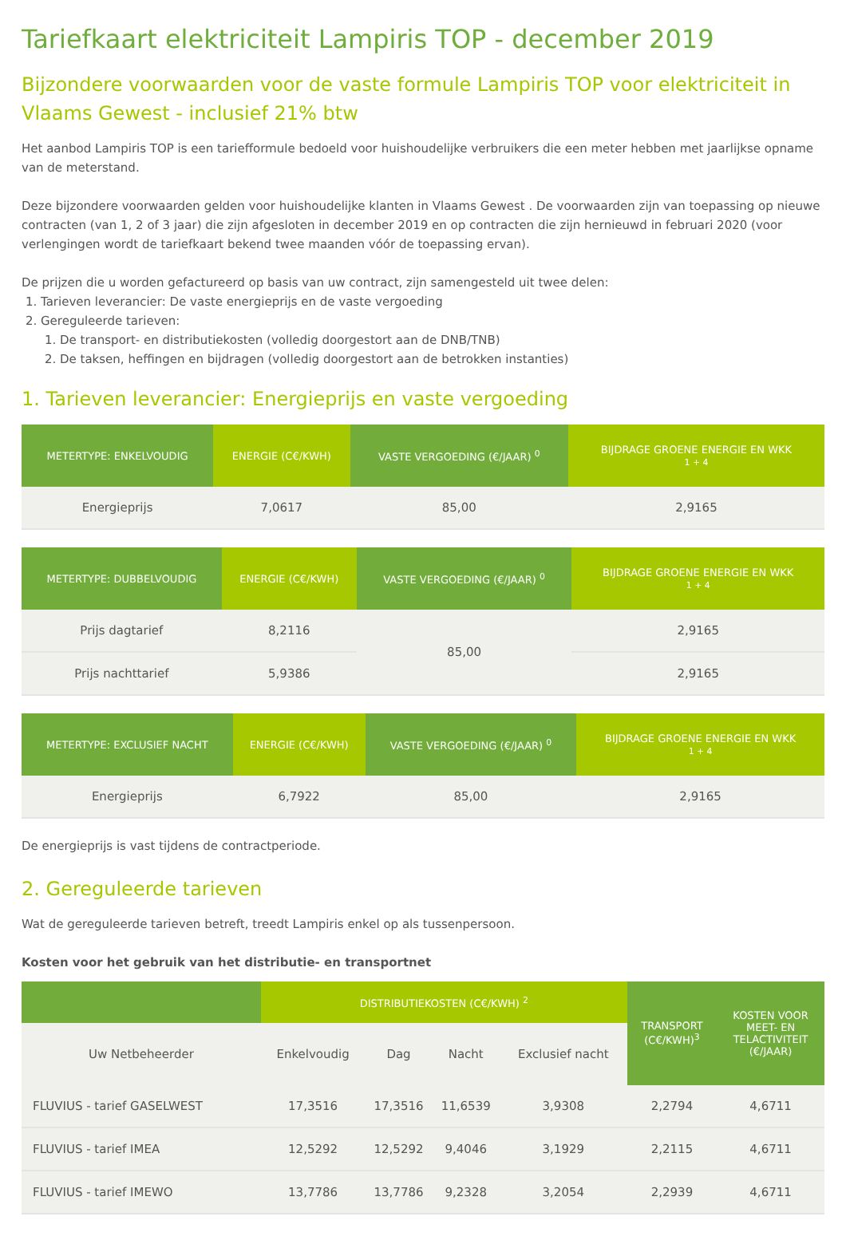Tariefkaart elektriciteit Lampiris TOP - december 2019
Bijzondere voorwaarden voor de vaste formule Lampiris TOP voor elektriciteit in Vlaams Gewest - inclusief 21% btw
Het aanbod Lampiris TOP is een tariefformule bedoeld voor huishoudelijke verbruikers die een meter hebben met jaarlijkse opname van de meterstand.
Deze bijzondere voorwaarden gelden voor huishoudelijke klanten in Vlaams Gewest . De voorwaarden zijn van toepassing op nieuwe contracten (van 1, 2 of 3 jaar) die zijn afgesloten in december 2019 en op contracten die zijn hernieuwd in februari 2020 (voor verlengingen wordt de tariefkaart bekend twee maanden vóór de toepassing ervan).
De prijzen die u worden gefactureerd op basis van uw contract, zijn samengesteld uit twee delen:
1. Tarieven leverancier: De vaste energieprijs en de vaste vergoeding
2. Gereguleerde tarieven:
1. De transport- en distributiekosten (volledig doorgestort aan de DNB/TNB)
2. De taksen, heffingen en bijdragen (volledig doorgestort aan de betrokken instanties)
1. Tarieven leverancier: Energieprijs en vaste vergoeding
| METERTYPE: ENKELVOUDIG | ENERGIE (C€/KWH) | VASTE VERGOEDING (€/JAAR) <sup>0</sup> | BIJDRAGE GROENE ENERGIE EN WKK 1 + 4 |
| --- | --- | --- | --- |
| Energieprijs | 7,0617 | 85,00 | 2,9165 |
| METERTYPE: DUBBELVOUDIG | ENERGIE (C€/KWH) | VASTE VERGOEDING (€/JAAR) <sup>0</sup> | BIJDRAGE GROENE ENERGIE EN WKK 1 + 4 |
| --- | --- | --- | --- |
| Prijs dagtarief | 8,2116 | 85,00 | 2,9165 |
| Prijs nachttarief | 5,9386 | | 2,9165 |
| METERTYPE: EXCLUSIEF NACHT | ENERGIE (C€/KWH) | VASTE VERGOEDING (€/JAAR) <sup>0</sup> | BIJDRAGE GROENE ENERGIE EN WKK 1 + 4 |
| --- | --- | --- | --- |
| Energieprijs | 6,7922 | 85,00 | 2,9165 |
De energieprijs is vast tijdens de contractperiode.
2. Gereguleerde tarieven
Wat de gereguleerde tarieven betreft, treedt Lampiris enkel op als tussenpersoon.
Kosten voor het gebruik van het distributie- en transportnet
| | DISTRIBUTIEKOSTEN (C€/KWH) <sup>2</sup> | | | | TRANSPORT (C€/KWH)<sup>3</sup> | KOSTEN VOOR MEET- EN TELACTIVITEIT (€/JAAR) |
| --- | --- | --- | --- | --- | --- | --- |
| Uw Netbeheerder | Enkelvoudig | Dag | Nacht | Exclusief nacht | | |
| FLUVIUS - tarief GASELWEST | 17,3516 | 17,3516 | 11,6539 | 3,9308 | 2,2794 | 4,6711 |
| FLUVIUS - tarief IMEA | 12,5292 | 12,5292 | 9,4046 | 3,1929 | 2,2115 | 4,6711 |
| FLUVIUS - tarief IMEWO | 13,7786 | 13,7786 | 9,2328 | 3,2054 | 2,2939 | 4,6711 |